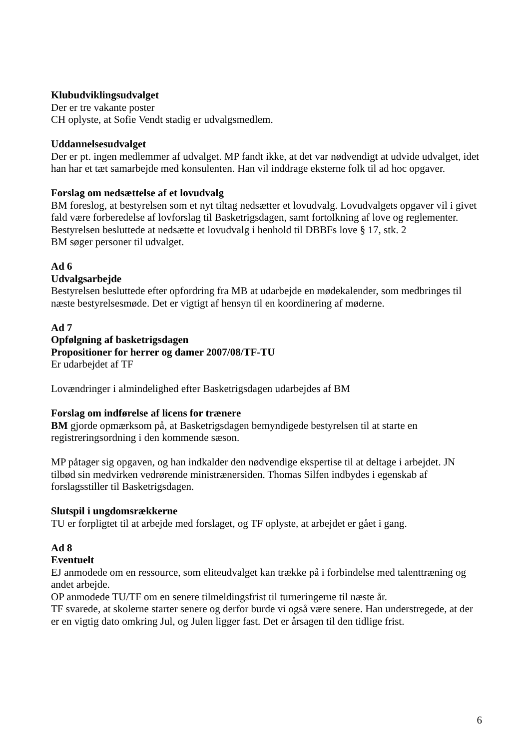Klubudviklingsudvalget
Der er tre vakante poster
CH oplyste, at Sofie Vendt stadig er udvalgsmedlem.
Uddannelsesudvalget
Der er pt. ingen medlemmer af udvalget. MP fandt ikke, at det var nødvendigt at udvide udvalget, idet han har et tæt samarbejde med konsulenten. Han vil inddrage eksterne folk til ad hoc opgaver.
Forslag om nedsættelse af et lovudvalg
BM foreslog, at bestyrelsen som et nyt tiltag nedsætter et lovudvalg. Lovudvalgets opgaver vil i givet fald være forberedelse af lovforslag til Basketrigsdagen, samt fortolkning af love og reglementer.
Bestyrelsen besluttede at nedsætte et lovudvalg i henhold til DBBFs love § 17, stk. 2
BM søger personer til udvalget.
Ad 6
Udvalgsarbejde
Bestyrelsen besluttede efter opfordring fra MB at udarbejde en mødekalender, som medbringes til næste bestyrelsesmøde. Det er vigtigt af hensyn til en koordinering af møderne.
Ad 7
Opfølgning af basketrigsdagen
Propositioner for herrer og damer 2007/08/TF-TU
Er udarbejdet af TF
Lovændringer i almindelighed efter Basketrigsdagen udarbejdes af BM
Forslag om indførelse af licens for trænere
BM gjorde opmærksom på, at Basketrigsdagen bemyndigede bestyrelsen til at starte en registreringsordning i den kommende sæson.
MP påtager sig opgaven, og han indkalder den nødvendige ekspertise til at deltage i arbejdet. JN tilbød sin medvirken vedrørende ministrænersiden. Thomas Silfen indbydes i egenskab af forslagsstiller til Basketrigsdagen.
Slutspil i ungdomsrækkerne
TU er forpligtet til at arbejde med forslaget, og TF oplyste, at arbejdet er gået i gang.
Ad 8
Eventuelt
EJ anmodede om en ressource, som eliteudvalget kan trække på i forbindelse med talenttræning og andet arbejde.
OP anmodede TU/TF om en senere tilmeldingsfrist til turneringerne til næste år.
TF svarede, at skolerne starter senere og derfor burde vi også være senere. Han understregede, at der er en vigtig dato omkring Jul, og Julen ligger fast. Det er årsagen til den tidlige frist.
6